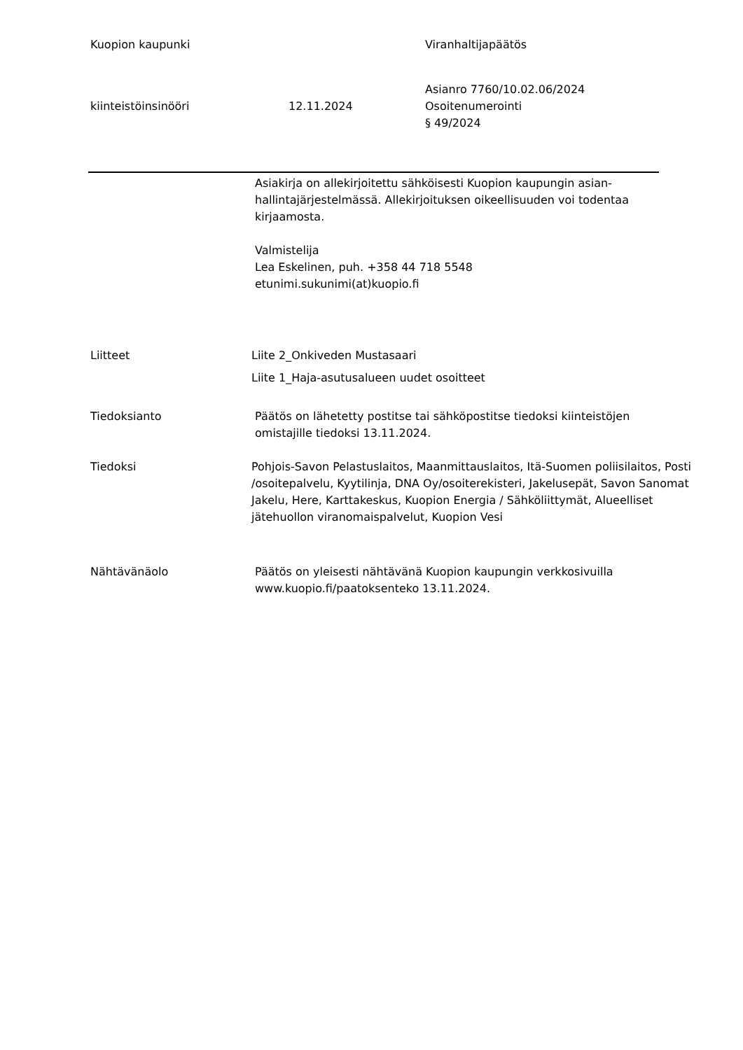Kuopion kaupunki Viranhaltijapäätös
kiinteistöinsinööri 12.11.2024
Asianro 7760/10.02.06/2024
Osoitenumerointi
§ 49/2024
Asiakirja on allekirjoitettu sähköisesti Kuopion kaupungin asian-
hallintajärjestelmässä. Allekirjoituksen oikeellisuuden voi todentaa
kirjaamosta.
Valmistelija
Lea Eskelinen, puh. +358 44 718 5548
etunimi.sukunimi(at)kuopio.fi
Liitteet Liite 2_Onkiveden Mustasaari
Liite 1_Haja-asutusalueen uudet osoitteet
Tiedoksianto Päätös on lähetetty postitse tai sähköpostitse tiedoksi kiinteistöjen
omistajille tiedoksi 13.11.2024.
Tiedoksi Pohjois-Savon Pelastuslaitos, Maanmittauslaitos, Itä-Suomen poliisilaitos, Posti
/osoitepalvelu, Kyytilinja, DNA Oy/osoiterekisteri, Jakelusepät, Savon Sanomat
Jakelu, Here, Karttakeskus, Kuopion Energia / Sähköliittymät, Alueelliset
jätehuollon viranomaispalvelut, Kuopion Vesi
Nähtävänäolo Päätös on yleisesti nähtävänä Kuopion kaupungin verkkosivuilla
www.kuopio.fi/paatoksenteko 13.11.2024.